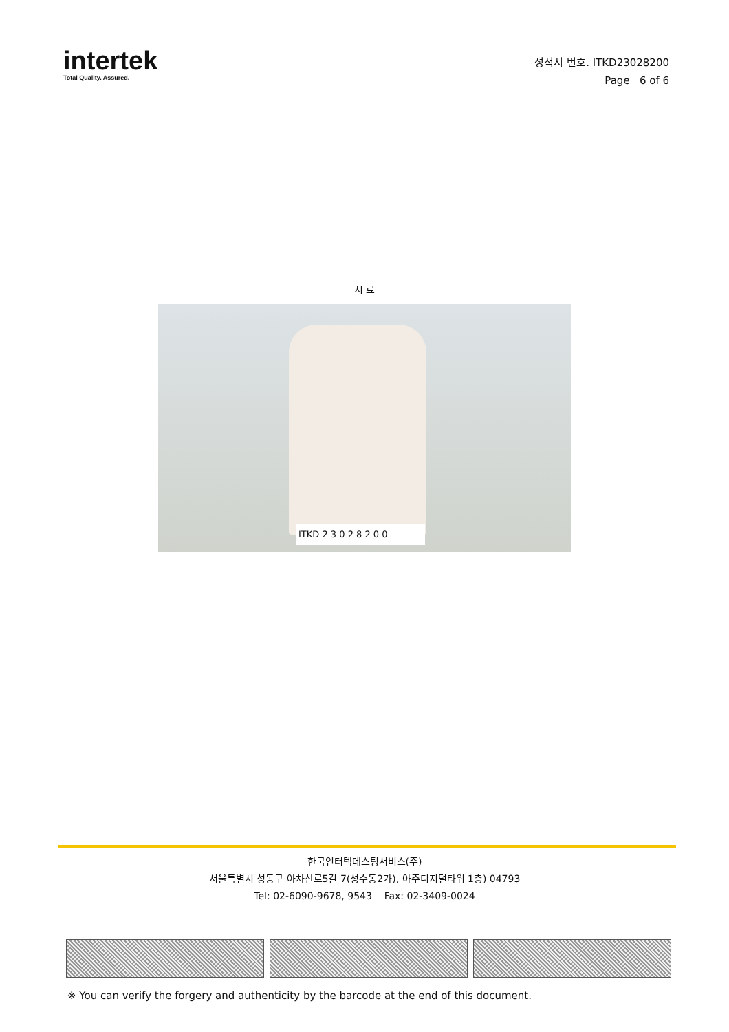intertek
Total Quality. Assured.
성적서 번호. ITKD23028200
Page 6 of 6
시 료
ITKD 2 3 0 2 8 2 0 0
한국인터텍테스팅서비스(주)
서울특별시 성동구 아차산로5길 7(성수동2가), 아주디지털타워 1층) 04793
Tel: 02-6090-9678, 9543 Fax: 02-3409-0024
※ You can verify the forgery and authenticity by the barcode at the end of this document.